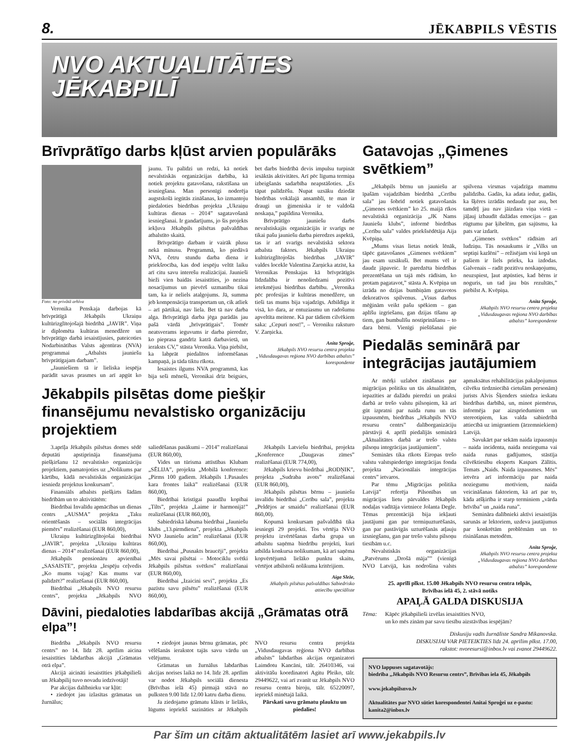8. JĒKABPILS VĒSTIS
NVO AKTUALITĀTES
JĒKABPILĪ
Brīvprātīgo darbs kļūst arvien populārāks
Foto: no privātā arhīva
Veronika Penskaja darbojas kā brīvprātīgā Jēkabpils Ukraiņu kultūrizglītojošajā biedrībā „JAVIR”. Viņa ir diplomēta kultūras menedžere un brīvprātīgo darbā iesaistījusies, pateicoties Nodarbinātības Valsts aģentūras (NVA) programmai „Atbalsts jauniešu brīvprātīgajam darbam”.
„Jauniešiem tā ir lieliska iespēja parādīt savas prasmes un arī apgūt ko jaunu. Tu palīdzi un redzi, kā notiek nevalstiskās organizācijas darbība, kā notiek projektu gatavošana, rakstīšana un iesniegšana. Man personīgi noderēja augstskolā iegūtās zināšanas, ko izmantoju piedaloties biedrības projekta „Ukraiņu kultūras dienas – 2014” sagatavošanā iesniegšanai. Ir gandarījums, jo šis projekts iekļuva Jēkabpils pilsētas pašvaldības atbalstīto skaitā.
Brīvprātīgo darbam ir vairāk plusu nekā mīnusu. Programmā, ko piedāvā NVA, četru stundu darba diena ir priekšrocība, kas dod iespēju veltīt laiku arī citu savu interešu realizācijai. Jaunieši bieži vien baidās iesaistīties, jo nezina nosacījumus un pievērš uzmanību tikai tam, ka ir neliels atalgojums. Jā, summa jeb kompensācija transportam un, cik atliek – arī pārtikai, nav liela. Bet tā nav darba alga. Brīvprātīgā darba jēga parādās jau pašā vārdā „brīvprātīgais”. Tomēr neatsverams ieguvums ir darba pieredze, ko pieprasa gandrīz katrā darbavietā, un ieraksts CV,” stāsta Veronika. Viņa piebilst, ka labprāt piedalītos informēšanas kampaņā, ja tāda tiktu rīkota.
Iesaistes ilgums NVA programmā, kas bija seši mēneši, Veronikai drīz beigsies, bet darbs biedrībā devis impulsu turpināt iesāktās aktivitātes. Arī pēc līguma termiņa izbeigšanās sadarbība neapstāšoties. „Es tāpat palīdzēšu. Nupat uzsāku dziedāt biedrības vokālajā ansamblī, te man ir draugi un ģimeniska ir te valdošā noskaņa,” papildina Veronika.
Brīvprātīgo jauniešu darbs nevalstiskajās organizācijās ir svarīgs ne tikai pašu jauniešu darba pieredzes aspektā, tas ir arī svarīgs nevalstiskā sektora atbalsta faktors. Jēkabpils Ukraiņu kultūrizglītojošās biedrības „JAVIR” valdes locekle Valentīna Zarņicka atzīst, ka Veronikas Penskajas kā brīvprātīgās līdzdalība ir nenoliedzami pozitīvi ietekmējusi biedrības darbību. „Veronika pēc profesijas ir kultūras menedžere, un tieši tas mums bija vajadzīgs. Atbildīga it visā, ko dara, ar entuziasmu un radošumu apveltīta meitene. Kā par tādiem cilvēkiem saka: „Cepuri nost!”, – Veroniku raksturo V. Zarņicka.
Anita Sproģe,
Jēkabpils NVO resursu centra projekta „Vidusdaugavas reģiona NVO darbības atbalsts” korespondente
Jēkabpils pilsētas dome piešķir finansējumu nevalstisko organizāciju projektiem
3.aprīļa Jēkabpils pilsētas domes sēdē deputāti apstiprināja finansējuma piešķiršanu 12 nevalstisko organizāciju projektiem, pamatojoties uz „Nolikums par kārtību, kādā nevalstiskās organizācijas iesniedz projektus konkursam”.
Finansiāls atbalsts piešķirts šādām biedrībām un to aktivitātēm:
Biedrībai Invalīdu apmācības un dienas centrs „AUSMA” projekta „Taku orientēšanās – sociālās integrācijas piemērs” realizēšanai (EUR 860,00),
Ukraiņu kultūrizglītojošai biedrībai „JAVIR”, projekta „Ukraiņu kultūras dienas – 2014” realizēšanai (EUR 860,00),
Jēkabpils pensionāru apvienībai „SASAISTE”, projekta „Iespēju ceļvedis „Ko mums vajag? Kas mums var palīdzēt?” realizēšanai (EUR 860,00),
Biedrībai „Jēkabpils NVO resursu centrs”, projekta „Jēkabpils NVO saliedēšanas pasākumi – 2014” realizēšanai (EUR 860,00),
Vides un tūrisma attīstības Klubam „SĒLIJA”, projekta „Mobilā konference: „Pirms 100 gadiem. Jēkabpils 1.Pasaules kara frontes laikā” realizēšanai (EUR 860,00),
Biedrībai kristīgai paaudžu kopībai „Tilts”, projekta „Laime ir harmonijā!” realizēšanai (EUR 860,00),
Sabiedriskā labuma biedrībai „Jauniešu klubs „13.pirmdiena”, projekta „Jēkabpils NVO Jauniešu acīm” realizēšanai (EUR 860,00),
Biedrībai „Pusnakts braucēji”, projekta „Mēs savai pilsētai – Motociklu svētki Jēkabpils pilsētas svētkos” realizēšanai (EUR 860,00),
Biedrībai „Izaicini sevi”, projekta „Es pazīstu savu pilsētu” realizēšanai (EUR 860,00),
Jēkabpils Latviešu biedrībai, projekta „Konference „Daugavas zīmes” realizēšanai (EUR 774,00),
Jēkabpils krievu biedrībai „RODŅIK”, projekta „Sudraba avots” realizēšanai (EUR 860,00),
Jēkabpils pilsētas bērnu – jauniešu invalīdu biedrībai „Cerību sala”, projekta „Peldējos ar smaidu” realizēšanai (EUR 860,00).
Kopumā konkursam pašvaldībā tika iesniegti 29 projekti. Tos vērtēja NVO projektu izvērtēšanas darba grupa un atbalstu saņēma biedrību projekti, kuri atbilda konkursa nolikumam, kā arī saņēma kopvērtējumā lielāko punktu skaitu, vērtējot atbilstoši nolikuma kritērijiem.
Aiga Sleže,
Jēkabpils pilsētas pašvaldības Sabiedrisko attiecību speciāliste
Dāvini, piedaloties labdarības akcijā „Grāmatas otrā elpa”!
Biedrība „Jēkabpils NVO resursu centrs” no 14. līdz 28. aprīlim aicina iesaistīties labdarības akcijā „Grāmatas otrā elpa”.
Akcijā aicināti iesaistīties jēkabpilieši un Jēkabpilij tuvo novadu iedzīvotāji!
Par akcijas dalībnieku var kļūt:
• ziedojot jau izlasītas grāmatas un žurnālus;
• ziedojot jaunas bērnu grāmatas, pēc vēlēšanās ierakstot tajās savu vārdu un vēlējumu.
Grāmatas un žurnālus labdarības akcijas norises laikā no 14. līdz 28. aprīlim var nodot Jēkabpils sociālā dienesta (Brīvības ielā 45) pirmajā stāvā no pulksten 9.00 līdz 12.00 katru darba dienu.
Ja ziedojamo grāmatu klāsts ir lielāks, lūgums iepriekš sazināties ar Jēkabpils NVO resursu centra projekta „Vidusdaugavas reģiona NVO darbības atbalsts” labdarības akcijas organizatori Laimdotu Kancāni, tālr. 26410346, vai aktivitāšu koordinatori Agitu Pleiko, tālr. 29449622, vai arī zvanīt uz Jēkabpils NVO resursu centra biroju, tālr. 65220097, iepriekš minētajā laikā.
Pārskati savu grāmatu plauktu un piedalies!
Gatavojas „Ģimenes svētkiem”
„Jēkabpils bērnu un jauniešu ar īpašām vajadzībām biedrībā „Cerību sala” jau šobrīd notiek gatavošanās „Ģimenes svētkiem” ko 25. maijā rīkos nevalstiskā organizācija „JK Nams Jauniešu klubs”, informē biedrības „Cerību sala” valdes priekšsēdētāja Aija Kvēpiņa.
„Mums visas lietas notiek lēnāk, tāpēc gatavošanos „Gimenes svētkiem” jau esam uzsākuši. Bet mums vēl ir daudz jāpaveic. Ir paredzēta biedrības prezentēšana un tajā mēs rādīsim, ko protam pagatavot,” stāsta A. Kvēpiņa un izrāda no dzijas bumbiņām gatavotos dekoratīvos spilvenus. „Visus darbus mēģinām veikt pašu spēkiem – gan aplīšu izgriešanu, gan dzijas tīšanu ap tiem, gan bumbulīšu nostiprināšanu – to dara bērni. Vienīgi piešūšanai pie spilvena virsmas vajadzīga mammu palīdzība. Gadās, ka adata iedur, gadās, ka šķēres izrādās nedaudz par asu, bet tamdēļ jau nav jāizdara viņa vietā – jāļauj izbaudīt dažādas emocijas – gan rūgtumu par ķibelēm, gan sajūsmu, ka pats var izdarīt.
„Ģimenes svētkos” rādīsim arī ludziņu. Tās nosaukums ir „Vilks un septiņi kazlēni” – režisējam visi kopā un pašiem ir liels prieks, ka izdodas. Galvenais – radīt pozitīvu noskaņojumu, neuzspiest, ļaut atpūsties, kad bērns ir noguris, un tad jau būs rezultāts,” piebilst A. Kvēpiņa.
Anita Sproģe,
Jēkabpils NVO resursu centra projekta „Vidusdaugavas reģiona NVO darbības atbalsts” korespondente
Piedalās seminārā par integrācijas jautājumiem
Ar mērķi uzlabot zināšanas par migrācijas politiku un tās aktualitātēm, iepazīties ar dažādu pieredzi un praksi darbā ar trešo valstu pilsoņiem, kā arī gūt izpratni par naida runu un tās izpausmēm, biedrības „Jēkabpils NVO resursu centrs” dalīborganizāciju pārstāvji 4. aprīlī piedalījās seminārā „Aktualitātes darbā ar trešo valstu pilsoņu integrācijas jautājumiem”.
Seminārs tika rīkots Eiropas trešo valstu valstspiederīgo integrācijas fonda projekta „Nacionālais integrācijas centrs” ietvaros.
Par tēmu „Migrācijas politika Latvijā” referēja Pilsonības un migrācijas lietu pārvaldes Jēkabpils nodaļas vadītāja vietniece Jolanta Degle. Tēmas prezentācijā bija iekļauti jautājumi gan par termiņuzturēšanās, gan par pastāvīgās uzturēšanās atļauju izsniegšanu, gan par trešo valstu pilsoņu tiesībām u.c.
Nevalstiskās organizācijas „Patvērums „Drošā māja”” (vienīgā NVO Latvijā, kas nodrošina valsts apmaksātus rehabilitācijas pakalpojumus cilvēku tirdzniecībā cietušām personām) jurists Alvis Šķenders sniedza ieskatu biedrības darbībā, un, minot piemērus, informēja par aizspriedumiem un stereotipiem, kas valda sabiedrībā attiecībā uz imigrantiem (ārzemniekiem) Latvijā.
Savukārt par sekām naida izpausmju – naida incidenta, naida nozieguma vai naida runas gadījumos, stāstīja cilvēktiesību eksperts Kaspars Zālītis. Temats „Naids. Naida izpausmes. Mēs” ietvēra arī informāciju par naida noziegumu motīviem, naida veicināšanas faktoriem, kā arī par to, kāda atšķirība ir starp terminiem „vārda brīvība” un „naida runa”.
Semināra dalībnieki aktīvi iesaistījās sarunās ar lektoriem, uzdeva jautājumus par konkrētām problēmām un to risināšanas metodēm.
Anita Sproģe,
Jēkabpils NVO resursu centra projekta „Vidusdaugavas reģiona NVO darbības atbalsts” korespondente
25. aprīlī plkst. 15.00 Jēkabpils NVO resursu centra telpās,
Brīvības ielā 45, 2. stāvā notiks
APAĻĀ GALDA DISKUSIJA
Tēma: Kāpēc jēkabpilieši izvēlas iesaistīties NVO,
un ko mēs zinām par savu tiesību aizstāvības iespējām?
Diskusiju vadīs žurnāliste Sandra Mikanovska.
DISKUSIJAI VAR PIETEIKTIES līdz 24. aprīlim plkst. 17.00,
rakstot: nvoresursi@inbox.lv vai zvanot 29449622.
NVO lappuses sagatavotājs:
biedrība „Jēkabpils NVO Resursu centrs”, Brīvības iela 45, Jēkabpils
www.jekabpilsnvo.lv
Aktualitātes par NVO sūtiet korespondentei Anitai Sproģei uz e-pastu: kanita2@inbox.lv
Par šīm un citām aktualitātēm lasiet arī www.jekabpils.lv